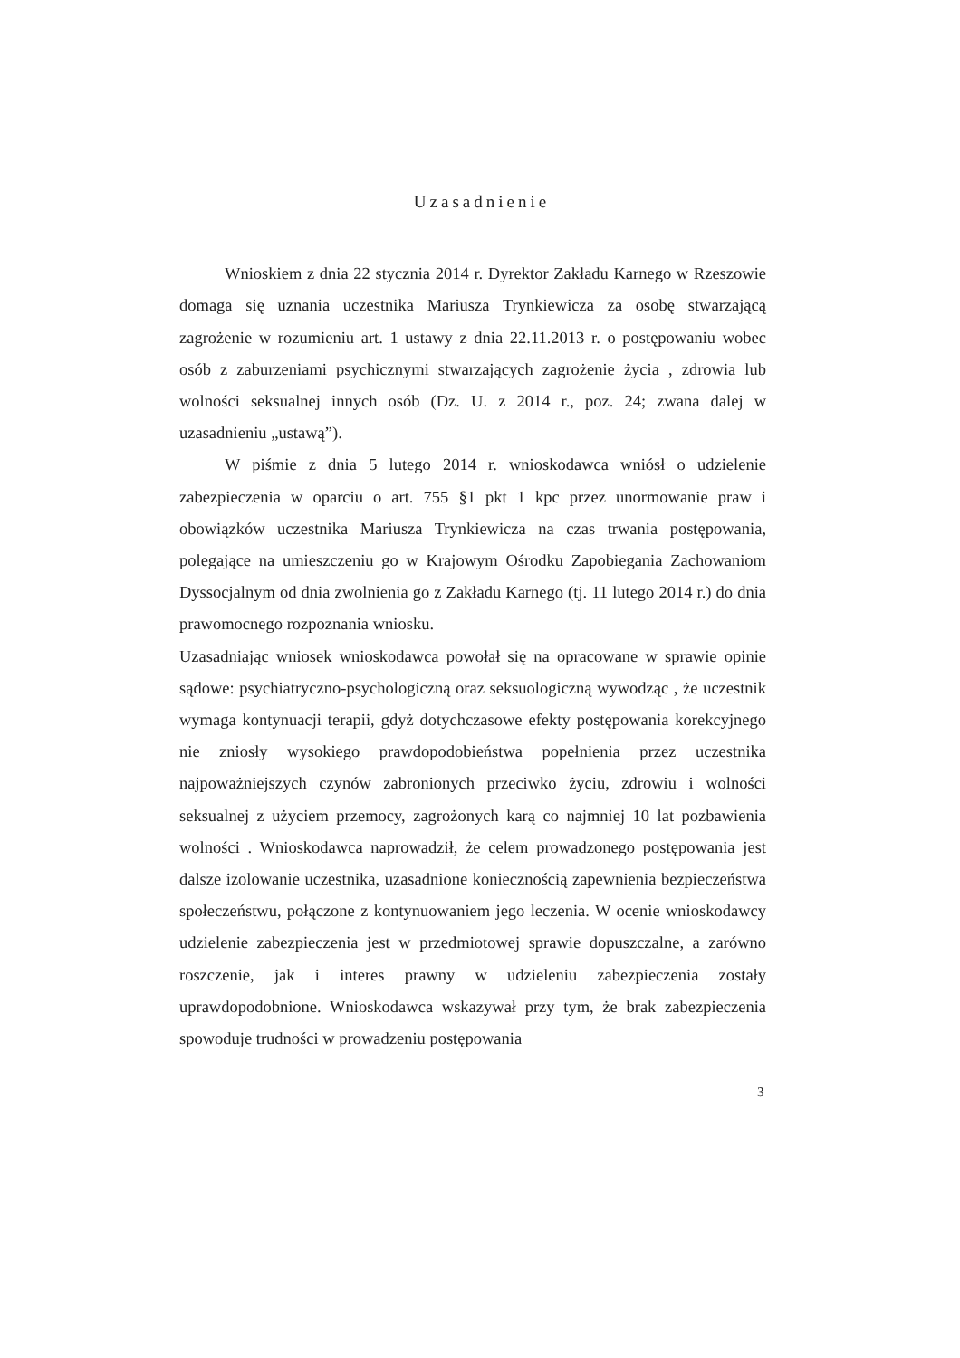Uzasadnienie
Wnioskiem z dnia 22 stycznia 2014 r. Dyrektor Zakładu Karnego w Rzeszowie domaga się uznania uczestnika Mariusza Trynkiewicza za osobę stwarzającą zagrożenie w rozumieniu art. 1 ustawy z dnia 22.11.2013 r. o postępowaniu wobec osób z zaburzeniami psychicznymi stwarzających zagrożenie życia , zdrowia lub wolności seksualnej innych osób (Dz. U. z 2014 r., poz. 24; zwana dalej w uzasadnieniu „ustawą”).
W piśmie z dnia 5 lutego 2014 r. wnioskodawca wniósł o udzielenie zabezpieczenia w oparciu o art. 755 §1 pkt 1 kpc przez unormowanie praw i obowiązków uczestnika Mariusza Trynkiewicza na czas trwania postępowania, polegające na umieszczeniu go w Krajowym Ośrodku Zapobiegania Zachowaniom Dyssocjalnym od dnia zwolnienia go z Zakładu Karnego (tj. 11 lutego 2014 r.) do dnia prawomocnego rozpoznania wniosku.
Uzasadniając wniosek wnioskodawca powołał się na opracowane w sprawie opinie sądowe: psychiatryczno-psychologiczną oraz seksuologiczną wywodząc , że uczestnik wymaga kontynuacji terapii, gdyż dotychczasowe efekty postępowania korekcyjnego nie zniosły wysokiego prawdopodobieństwa popełnienia przez uczestnika najpoważniejszych czynów zabronionych przeciwko życiu, zdrowiu i wolności seksualnej z użyciem przemocy, zagrożonych karą co najmniej 10 lat pozbawienia wolności . Wnioskodawca naprowadził, że celem prowadzonego postępowania jest dalsze izolowanie uczestnika, uzasadnione koniecznością zapewnienia bezpieczeństwa społeczeństwu, połączone z kontynuowaniem jego leczenia. W ocenie wnioskodawcy udzielenie zabezpieczenia jest w przedmiotowej sprawie dopuszczalne, a zarówno roszczenie, jak i interes prawny w udzieleniu zabezpieczenia zostały uprawdopodobnione. Wnioskodawca wskazywał przy tym, że brak zabezpieczenia spowoduje trudności w prowadzeniu postępowania
3